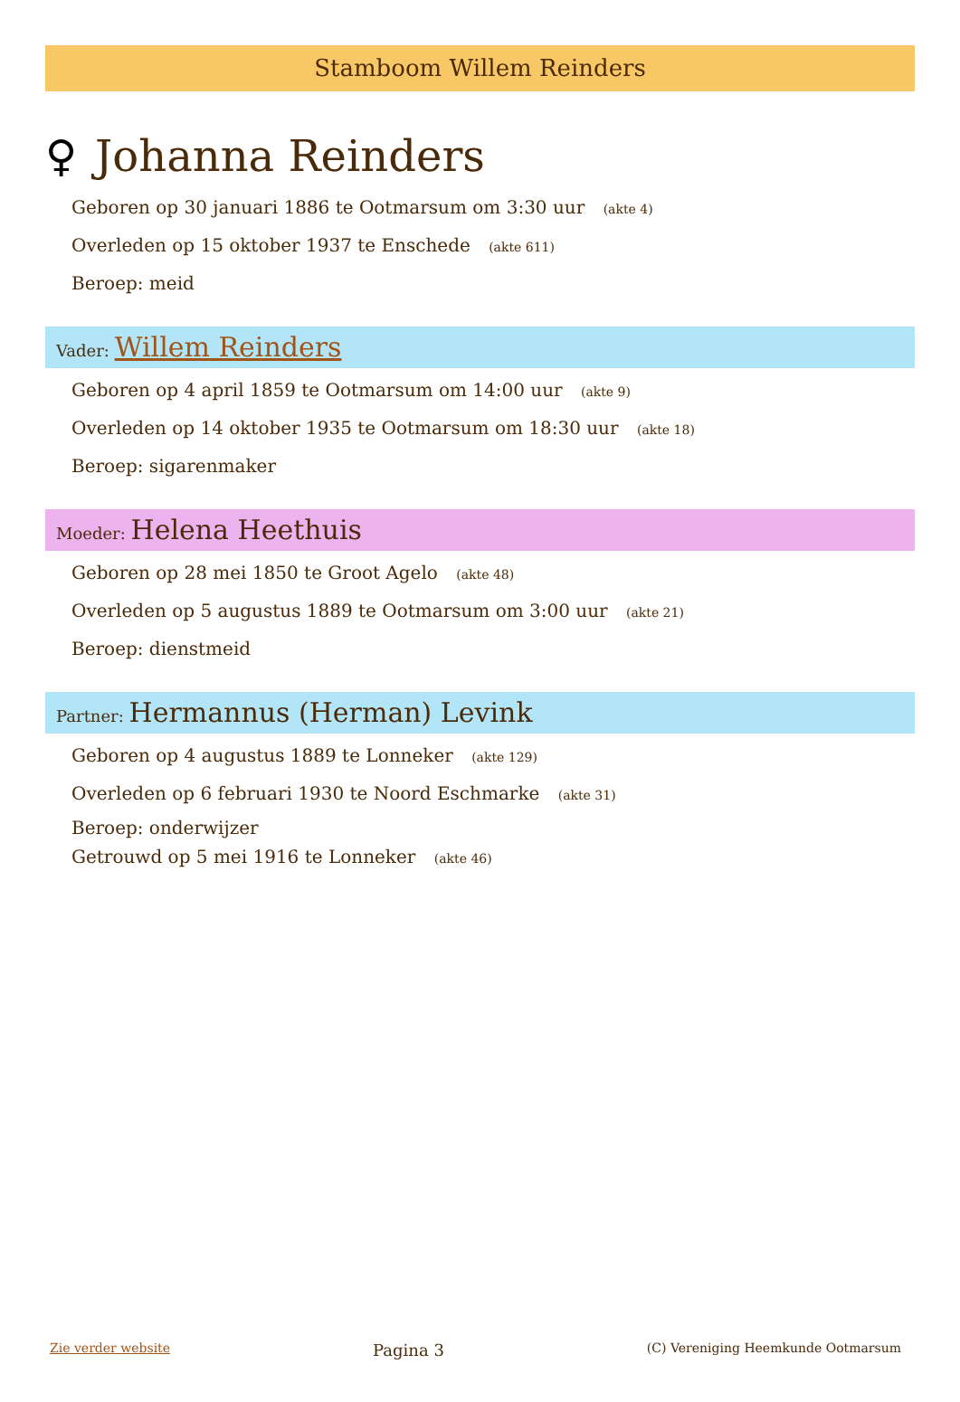Stamboom Willem Reinders
♀ Johanna Reinders
Geboren op 30 januari 1886 te Ootmarsum om 3:30 uur (akte 4)
Overleden op 15 oktober 1937 te Enschede (akte 611)
Beroep: meid
Vader: Willem Reinders
Geboren op 4 april 1859 te Ootmarsum om 14:00 uur (akte 9)
Overleden op 14 oktober 1935 te Ootmarsum om 18:30 uur (akte 18)
Beroep: sigarenmaker
Moeder: Helena Heethuis
Geboren op 28 mei 1850 te Groot Agelo (akte 48)
Overleden op 5 augustus 1889 te Ootmarsum om 3:00 uur (akte 21)
Beroep: dienstmeid
Partner: Hermannus (Herman) Levink
Geboren op 4 augustus 1889 te Lonneker (akte 129)
Overleden op 6 februari 1930 te Noord Eschmarke (akte 31)
Beroep: onderwijzer
Getrouwd op 5 mei 1916 te Lonneker (akte 46)
Zie verder website Pagina 3 (C) Vereniging Heemkunde Ootmarsum